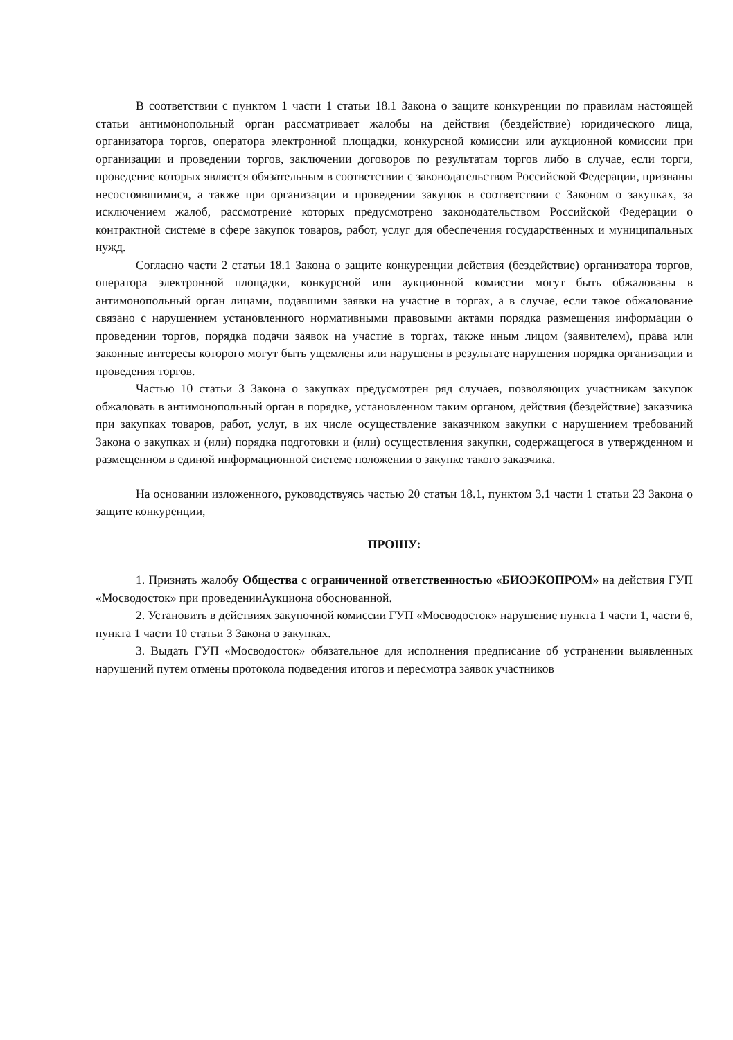В соответствии с пунктом 1 части 1 статьи 18.1 Закона о защите конкуренции по правилам настоящей статьи антимонопольный орган рассматривает жалобы на действия (бездействие) юридического лица, организатора торгов, оператора электронной площадки, конкурсной комиссии или аукционной комиссии при организации и проведении торгов, заключении договоров по результатам торгов либо в случае, если торги, проведение которых является обязательным в соответствии с законодательством Российской Федерации, признаны несостоявшимися, а также при организации и проведении закупок в соответствии с Законом о закупках, за исключением жалоб, рассмотрение которых предусмотрено законодательством Российской Федерации о контрактной системе в сфере закупок товаров, работ, услуг для обеспечения государственных и муниципальных нужд.
Согласно части 2 статьи 18.1 Закона о защите конкуренции действия (бездействие) организатора торгов, оператора электронной площадки, конкурсной или аукционной комиссии могут быть обжалованы в антимонопольный орган лицами, подавшими заявки на участие в торгах, а в случае, если такое обжалование связано с нарушением установленного нормативными правовыми актами порядка размещения информации о проведении торгов, порядка подачи заявок на участие в торгах, также иным лицом (заявителем), права или законные интересы которого могут быть ущемлены или нарушены в результате нарушения порядка организации и проведения торгов.
Частью 10 статьи 3 Закона о закупках предусмотрен ряд случаев, позволяющих участникам закупок обжаловать в антимонопольный орган в порядке, установленном таким органом, действия (бездействие) заказчика при закупках товаров, работ, услуг, в их числе осуществление заказчиком закупки с нарушением требований Закона о закупках и (или) порядка подготовки и (или) осуществления закупки, содержащегося в утвержденном и размещенном в единой информационной системе положении о закупке такого заказчика.
На основании изложенного, руководствуясь частью 20 статьи 18.1, пунктом 3.1 части 1 статьи 23 Закона о защите конкуренции,
ПРОШУ:
1. Признать жалобу Общества с ограниченной ответственностью «БИОЭКОПРОМ» на действия ГУП «Мосводосток» при проведенииАукциона обоснованной.
2. Установить в действиях закупочной комиссии ГУП «Мосводосток» нарушение пункта 1 части 1, части 6, пункта 1 части 10 статьи 3 Закона о закупках.
3. Выдать ГУП «Мосводосток» обязательное для исполнения предписание об устранении выявленных нарушений путем отмены протокола подведения итогов и пересмотра заявок участников